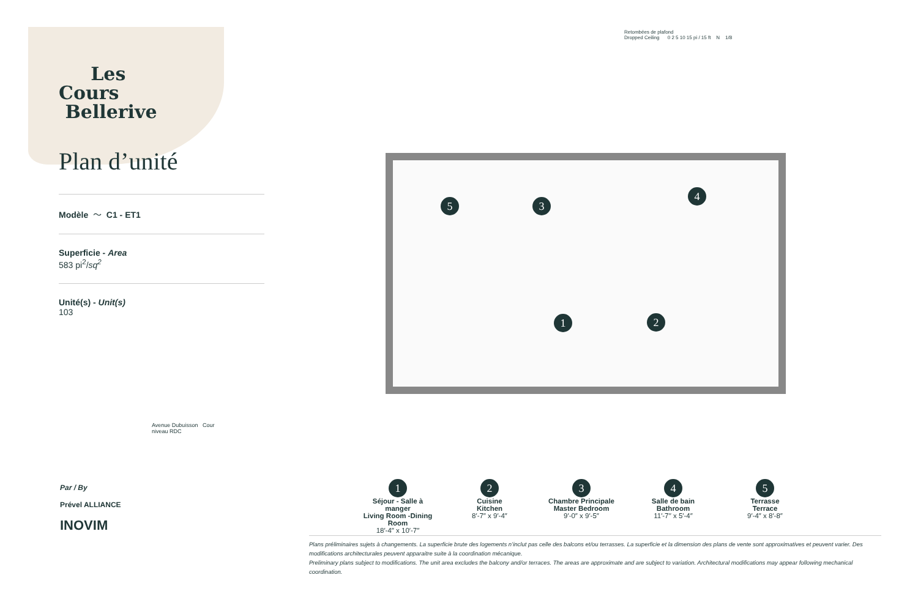Les
Cours
Bellerive
Plan d’unité
Modèle 〜 C1 - ET1
Superficie - Area
583 pi<sup>2</sup>/sq<sup>2</sup>
Unité(s) - Unit(s)
103
Retombées de plafond
Dropped Ceiling 0 2 5 10 15 pi / 15 ft N 1/8
5 3
4
1 2
Avenue Dubuisson Cour
niveau RDC
Par / By
Prével ALLIANCE
INOVIM
1
Séjour - Salle à manger
Living Room -Dining Room
18′-4″ x 10′-7″
2
Cuisine
Kitchen
8′-7″ x 9′-4″
3
Chambre Principale
Master Bedroom
9′-0″ x 9′-5″
4
Salle de bain
Bathroom
11′-7′′ x 5′-4″
5
Terrasse
Terrace
9′-4″ x 8′-8″
Plans préliminaires sujets à changements. La superficie brute des logements n’inclut pas celle des balcons et/ou terrasses. La superficie et la dimension des plans de vente sont approximatives et peuvent varier. Des modifications architecturales peuvent apparaitre suite à la coordination mécanique.
Preliminary plans subject to modifications. The unit area excludes the balcony and/or terraces. The areas are approximate and are subject to variation. Architectural modifications may appear following mechanical coordination.